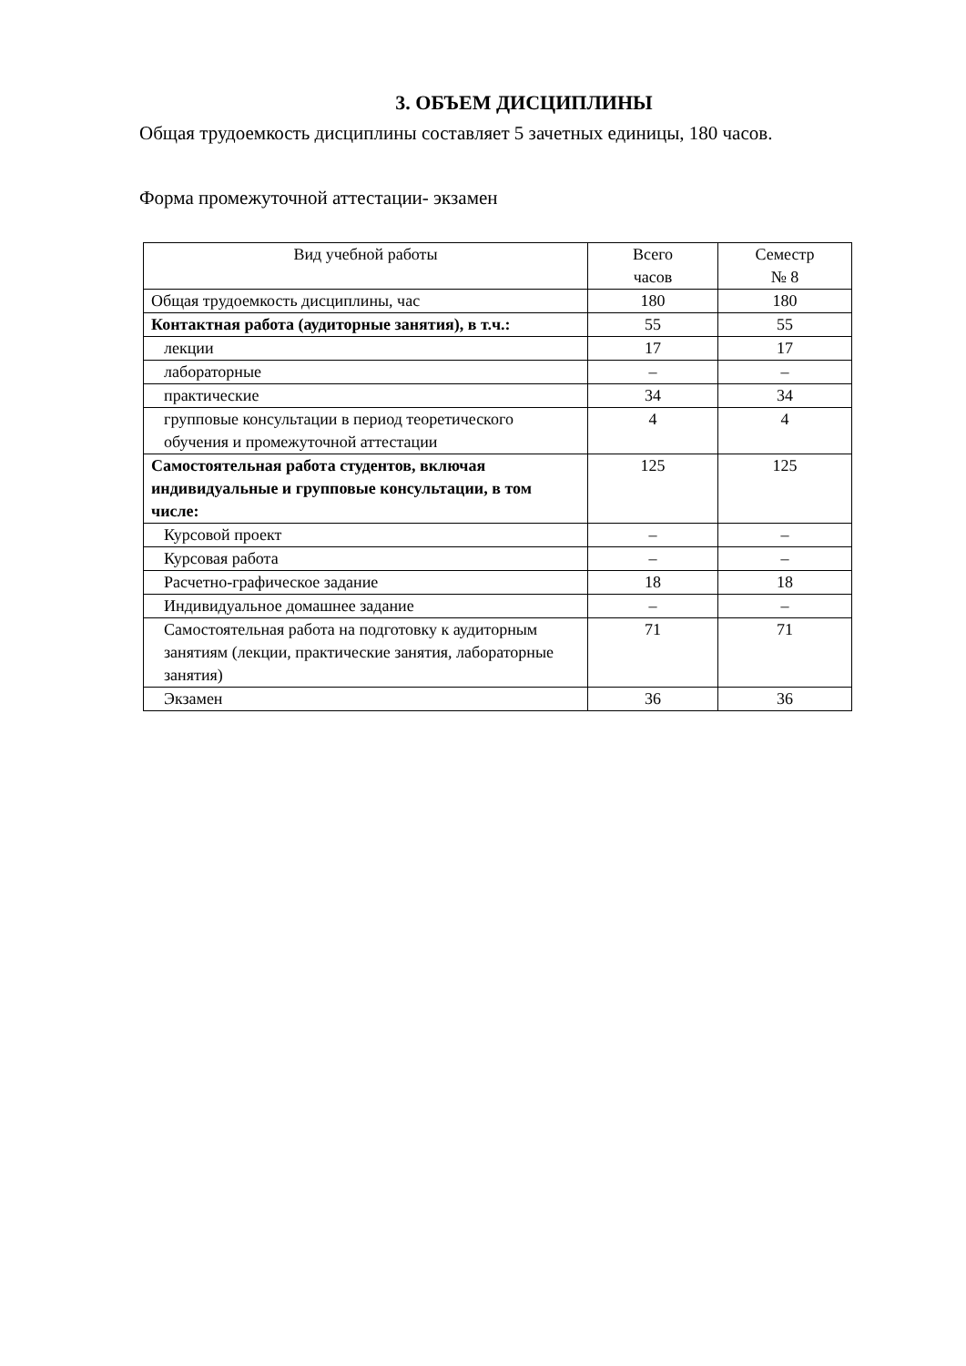3. ОБЪЕМ ДИСЦИПЛИНЫ
Общая трудоемкость дисциплины составляет 5 зачетных единицы, 180 часов.
Форма промежуточной аттестации- экзамен
| Вид учебной работы | Всего часов | Семестр № 8 |
| --- | --- | --- |
| Общая трудоемкость дисциплины, час | 180 | 180 |
| Контактная работа (аудиторные занятия), в т.ч.: | 55 | 55 |
| лекции | 17 | 17 |
| лабораторные | – | – |
| практические | 34 | 34 |
| групповые консультации в период теоретического обучения и промежуточной аттестации | 4 | 4 |
| Самостоятельная работа студентов, включая индивидуальные и групповые консультации, в том числе: | 125 | 125 |
| Курсовой проект | – | – |
| Курсовая работа | – | – |
| Расчетно-графическое задание | 18 | 18 |
| Индивидуальное домашнее задание | – | – |
| Самостоятельная работа на подготовку к аудиторным занятиям (лекции, практические занятия, лабораторные занятия) | 71 | 71 |
| Экзамен | 36 | 36 |